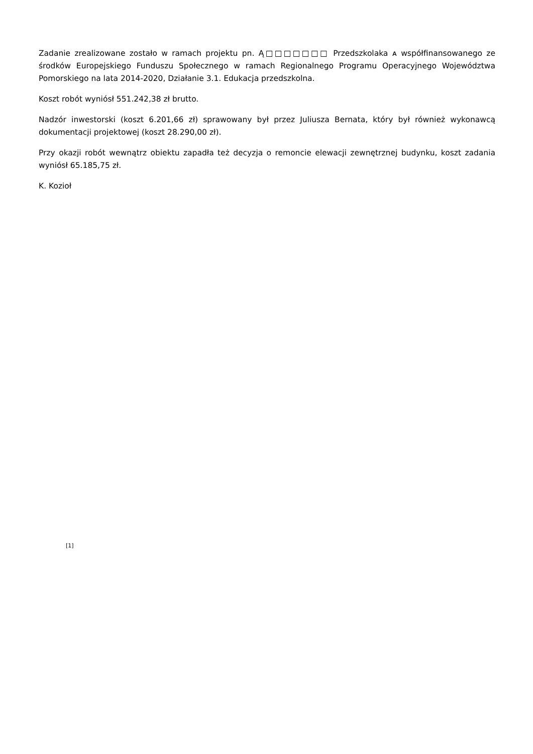Zadanie zrealizowane zostało w ramach projektu pn. Ą□□□□□□□ Przedszkolaka ᴀ współfinansowanego ze środków Europejskiego Funduszu Społecznego w ramach Regionalnego Programu Operacyjnego Województwa Pomorskiego na lata 2014-2020, Działanie 3.1. Edukacja przedszkolna.
Koszt robót wyniósł 551.242,38 zł brutto.
Nadzór inwestorski (koszt 6.201,66 zł) sprawowany był przez Juliusza Bernata, który był również wykonawcą dokumentacji projektowej (koszt 28.290,00 zł).
Przy okazji robót wewnątrz obiektu zapadła też decyzja o remoncie elewacji zewnętrznej budynku, koszt zadania wyniósł 65.185,75 zł.
K. Kozioł
[1]